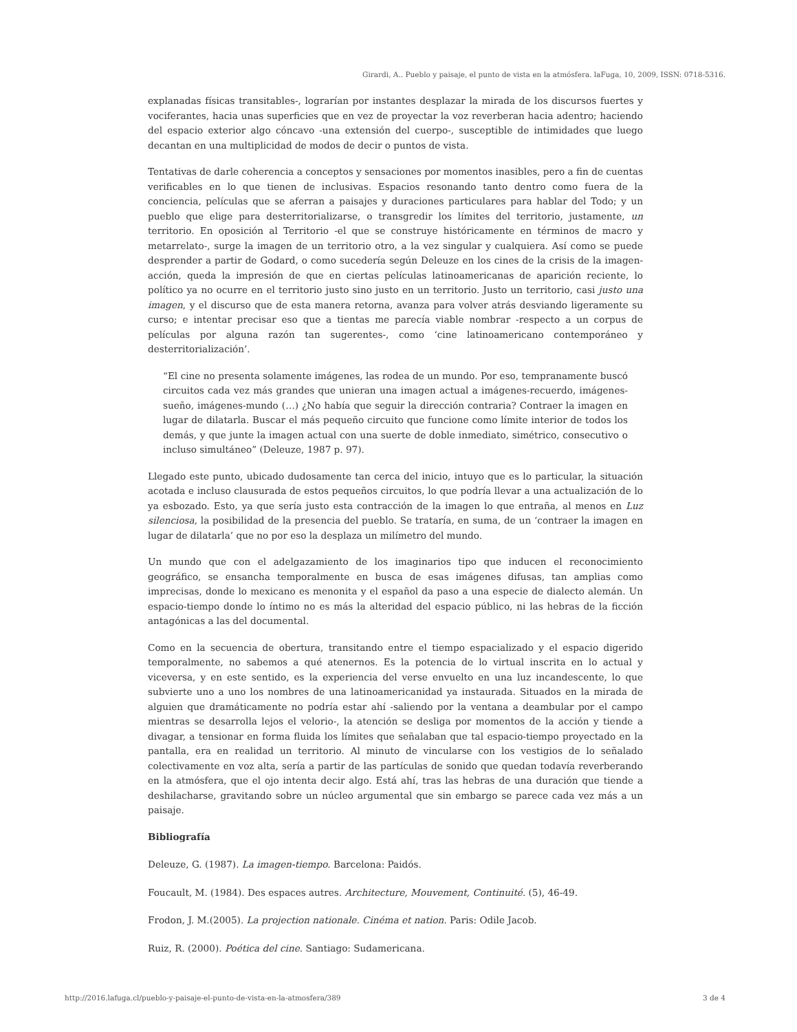Girardi, A.. Pueblo y paisaje, el punto de vista en la atmósfera. laFuga, 10, 2009, ISSN: 0718-5316.
explanadas físicas transitables-, lograrían por instantes desplazar la mirada de los discursos fuertes y vociferantes, hacia unas superficies que en vez de proyectar la voz reverberan hacia adentro; haciendo del espacio exterior algo cóncavo -una extensión del cuerpo-, susceptible de intimidades que luego decantan en una multiplicidad de modos de decir o puntos de vista.
Tentativas de darle coherencia a conceptos y sensaciones por momentos inasibles, pero a fin de cuentas verificables en lo que tienen de inclusivas. Espacios resonando tanto dentro como fuera de la conciencia, películas que se aferran a paisajes y duraciones particulares para hablar del Todo; y un pueblo que elige para desterritorializarse, o transgredir los límites del territorio, justamente, un territorio. En oposición al Territorio -el que se construye históricamente en términos de macro y metarrelato-, surge la imagen de un territorio otro, a la vez singular y cualquiera. Así como se puede desprender a partir de Godard, o como sucedería según Deleuze en los cines de la crisis de la imagen-acción, queda la impresión de que en ciertas películas latinoamericanas de aparición reciente, lo político ya no ocurre en el territorio justo sino justo en un territorio. Justo un territorio, casi justo una imagen, y el discurso que de esta manera retorna, avanza para volver atrás desviando ligeramente su curso; e intentar precisar eso que a tientas me parecía viable nombrar -respecto a un corpus de películas por alguna razón tan sugerentes-, como ‘cine latinoamericano contemporáneo y desterritorialización’.
“El cine no presenta solamente imágenes, las rodea de un mundo. Por eso, tempranamente buscó circuitos cada vez más grandes que unieran una imagen actual a imágenes-recuerdo, imágenes-sueño, imágenes-mundo (…) ¿No había que seguir la dirección contraria? Contraer la imagen en lugar de dilatarla. Buscar el más pequeño circuito que funcione como límite interior de todos los demás, y que junte la imagen actual con una suerte de doble inmediato, simétrico, consecutivo o incluso simultáneo” (Deleuze, 1987 p. 97).
Llegado este punto, ubicado dudosamente tan cerca del inicio, intuyo que es lo particular, la situación acotada e incluso clausurada de estos pequeños circuitos, lo que podría llevar a una actualización de lo ya esbozado. Esto, ya que sería justo esta contracción de la imagen lo que entraña, al menos en Luz silenciosa, la posibilidad de la presencia del pueblo. Se trataría, en suma, de un ‘contraer la imagen en lugar de dilatarla’ que no por eso la desplaza un milímetro del mundo.
Un mundo que con el adelgazamiento de los imaginarios tipo que inducen el reconocimiento geográfico, se ensancha temporalmente en busca de esas imágenes difusas, tan amplias como imprecisas, donde lo mexicano es menonita y el español da paso a una especie de dialecto alemán. Un espacio-tiempo donde lo íntimo no es más la alteridad del espacio público, ni las hebras de la ficción antagónicas a las del documental.
Como en la secuencia de obertura, transitando entre el tiempo espacializado y el espacio digerido temporalmente, no sabemos a qué atenernos. Es la potencia de lo virtual inscrita en lo actual y viceversa, y en este sentido, es la experiencia del verse envuelto en una luz incandescente, lo que subvierte uno a uno los nombres de una latinoamericanidad ya instaurada. Situados en la mirada de alguien que dramáticamente no podría estar ahí -saliendo por la ventana a deambular por el campo mientras se desarrolla lejos el velorio-, la atención se desliga por momentos de la acción y tiende a divagar, a tensionar en forma fluida los límites que señalaban que tal espacio-tiempo proyectado en la pantalla, era en realidad un territorio. Al minuto de vincularse con los vestigios de lo señalado colectivamente en voz alta, sería a partir de las partículas de sonido que quedan todavía reverberando en la atmósfera, que el ojo intenta decir algo. Está ahí, tras las hebras de una duración que tiende a deshilacharse, gravitando sobre un núcleo argumental que sin embargo se parece cada vez más a un paisaje.
Bibliografía
Deleuze, G. (1987). La imagen-tiempo. Barcelona: Paidós.
Foucault, M. (1984). Des espaces autres. Architecture, Mouvement, Continuité. (5), 46-49.
Frodon, J. M.(2005). La projection nationale. Cinéma et nation. Paris: Odile Jacob.
Ruiz, R. (2000). Poética del cine. Santiago: Sudamericana.
http://2016.lafuga.cl/pueblo-y-paisaje-el-punto-de-vista-en-la-atmosfera/389 3 de 4